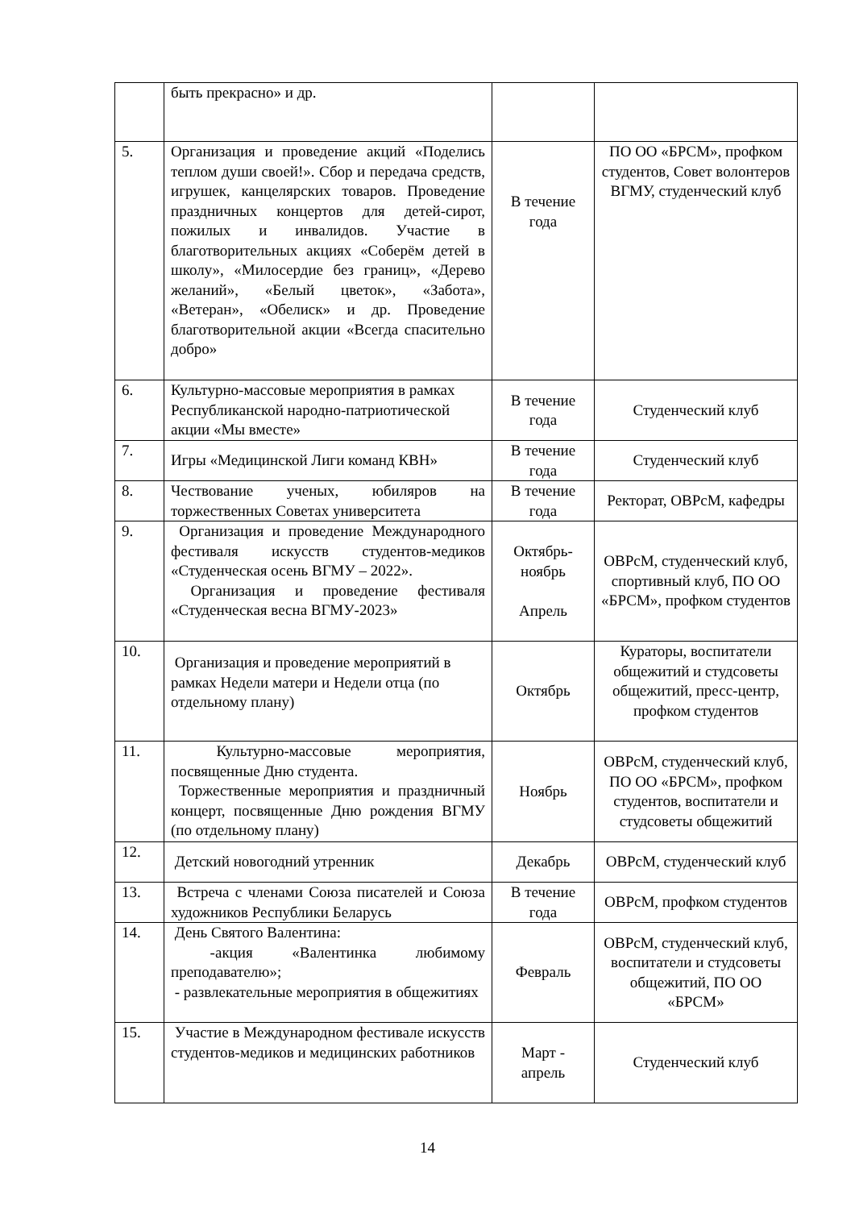| | быть прекрасно» и др. | | |
| 5. | Организация и проведение акций «Поделись теплом души своей!». Сбор и передача средств, игрушек, канцелярских товаров. Проведение праздничных концертов для детей-сирот, пожилых и инвалидов. Участие в благотворительных акциях «Соберём детей в школу», «Милосердие без границ», «Дерево желаний», «Белый цветок», «Забота», «Ветеран», «Обелиск» и др. Проведение благотворительной акции «Всегда спасительно добро» | В течение года | ПО ОО «БРСМ», профком студентов, Совет волонтеров ВГМУ, студенческий клуб |
| 6. | Культурно-массовые мероприятия в рамках Республиканской народно-патриотической акции «Мы вместе» | В течение года | Студенческий клуб |
| 7. | Игры «Медицинской Лиги команд КВН» | В течение года | Студенческий клуб |
| 8. | Чествование ученых, юбиляров на торжественных Советах университета | В течение года | Ректорат, ОВРсМ, кафедры |
| 9. | Организация и проведение Международного фестиваля искусств студентов-медиков «Студенческая осень ВГМУ – 2022». Организация и проведение фестиваля «Студенческая весна ВГМУ-2023» | Октябрь-ноябрь Апрель | ОВРсМ, студенческий клуб, спортивный клуб, ПО ОО «БРСМ», профком студентов |
| 10. | Организация и проведение мероприятий в рамках Недели матери и Недели отца (по отдельному плану) | Октябрь | Кураторы, воспитатели общежитий и студсоветы общежитий, пресс-центр, профком студентов |
| 11. | Культурно-массовые мероприятия, посвященные Дню студента. Торжественные мероприятия и праздничный концерт, посвященные Дню рождения ВГМУ (по отдельному плану) | Ноябрь | ОВРсМ, студенческий клуб, ПО ОО «БРСМ», профком студентов, воспитатели и студсоветы общежитий |
| 12. | Детский новогодний утренник | Декабрь | ОВРсМ, студенческий клуб |
| 13. | Встреча с членами Союза писателей и Союза художников Республики Беларусь | В течение года | ОВРсМ, профком студентов |
| 14. | День Святого Валентина: -акция «Валентинка любимому преподавателю»; - развлекательные мероприятия в общежитиях | Февраль | ОВРсМ, студенческий клуб, воспитатели и студсоветы общежитий, ПО ОО «БРСМ» |
| 15. | Участие в Международном фестивале искусств студентов-медиков и медицинских работников | Март - апрель | Студенческий клуб |
14